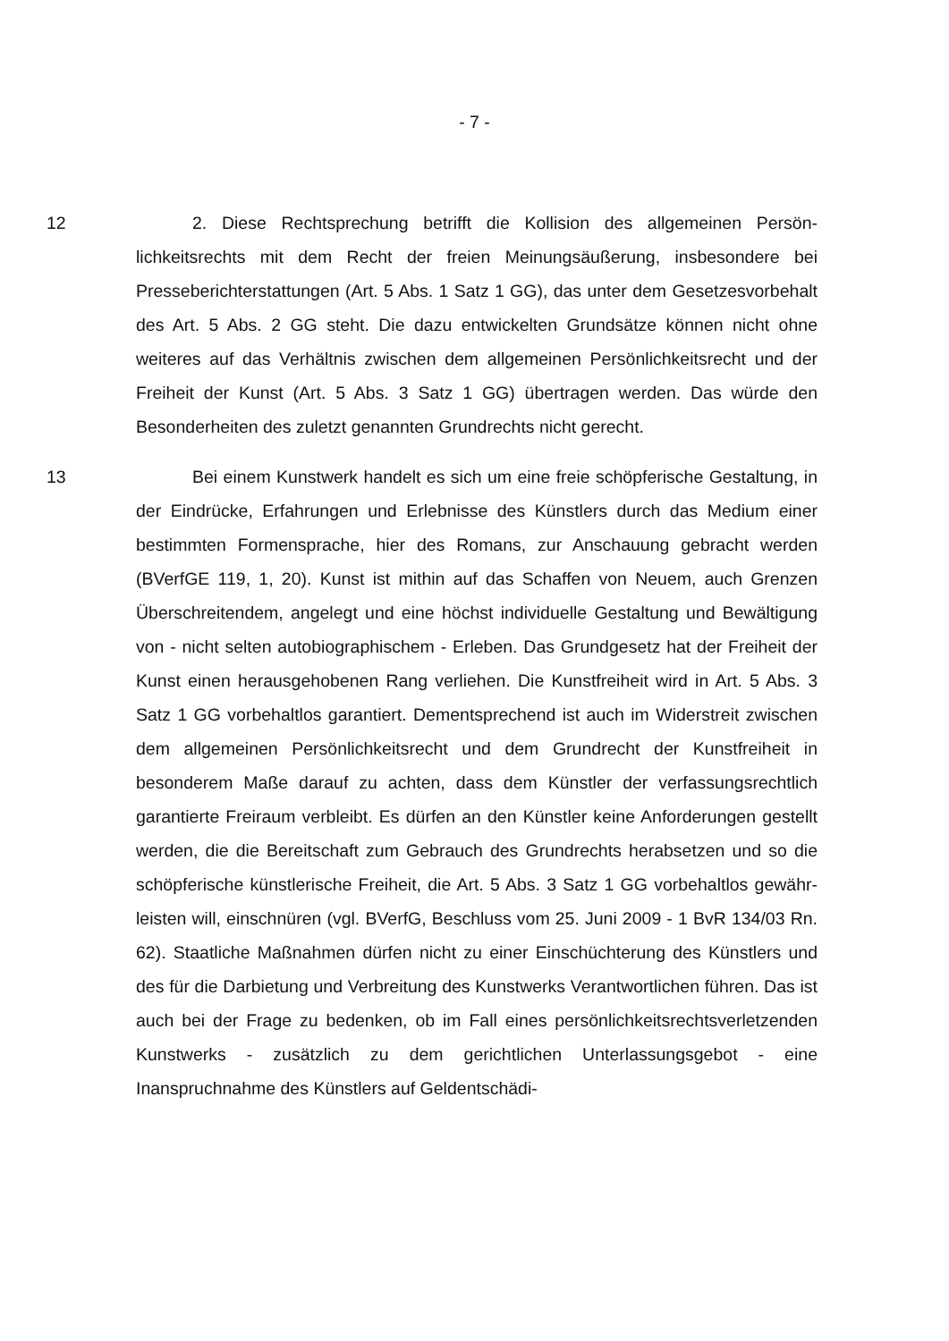- 7 -
12 2. Diese Rechtsprechung betrifft die Kollision des allgemeinen Persön­lichkeitsrechts mit dem Recht der freien Meinungsäußerung, insbesondere bei Presseberichterstattungen (Art. 5 Abs. 1 Satz 1 GG), das unter dem Gesetzes­vorbehalt des Art. 5 Abs. 2 GG steht. Die dazu entwickelten Grundsätze können nicht ohne weiteres auf das Verhältnis zwischen dem allgemeinen Persönlich­keitsrecht und der Freiheit der Kunst (Art. 5 Abs. 3 Satz 1 GG) übertragen wer­den. Das würde den Besonderheiten des zuletzt genannten Grundrechts nicht gerecht.
13 Bei einem Kunstwerk handelt es sich um eine freie schöpferische Gestal­tung, in der Eindrücke, Erfahrungen und Erlebnisse des Künstlers durch das Medium einer bestimmten Formensprache, hier des Romans, zur Anschauung gebracht werden (BVerfGE 119, 1, 20). Kunst ist mithin auf das Schaffen von Neuem, auch Grenzen Überschreitendem, angelegt und eine höchst individuelle Gestaltung und Bewältigung von - nicht selten autobiographischem - Erleben. Das Grundgesetz hat der Freiheit der Kunst einen herausgehobenen Rang ver­liehen. Die Kunstfreiheit wird in Art. 5 Abs. 3 Satz 1 GG vorbehaltlos garantiert. Dementsprechend ist auch im Widerstreit zwischen dem allgemeinen Persön­lichkeitsrecht und dem Grundrecht der Kunstfreiheit in besonderem Maße dar­auf zu achten, dass dem Künstler der verfassungsrechtlich garantierte Freiraum verbleibt. Es dürfen an den Künstler keine Anforderungen gestellt werden, die die Bereitschaft zum Gebrauch des Grundrechts herabsetzen und so die schöp­ferische künstlerische Freiheit, die Art. 5 Abs. 3 Satz 1 GG vorbehaltlos gewähr­leisten will, einschnüren (vgl. BVerfG, Beschluss vom 25. Juni 2009 - 1 BvR 134/03 Rn. 62). Staatliche Maßnahmen dürfen nicht zu einer Einschüchterung des Künstlers und des für die Darbietung und Verbreitung des Kunstwerks Ver­antwortlichen führen. Das ist auch bei der Frage zu bedenken, ob im Fall eines persönlichkeitsrechtsverletzenden Kunstwerks - zusätzlich zu dem gerichtlichen Unterlassungsgebot - eine Inanspruchnahme des Künstlers auf Geldentschädi-